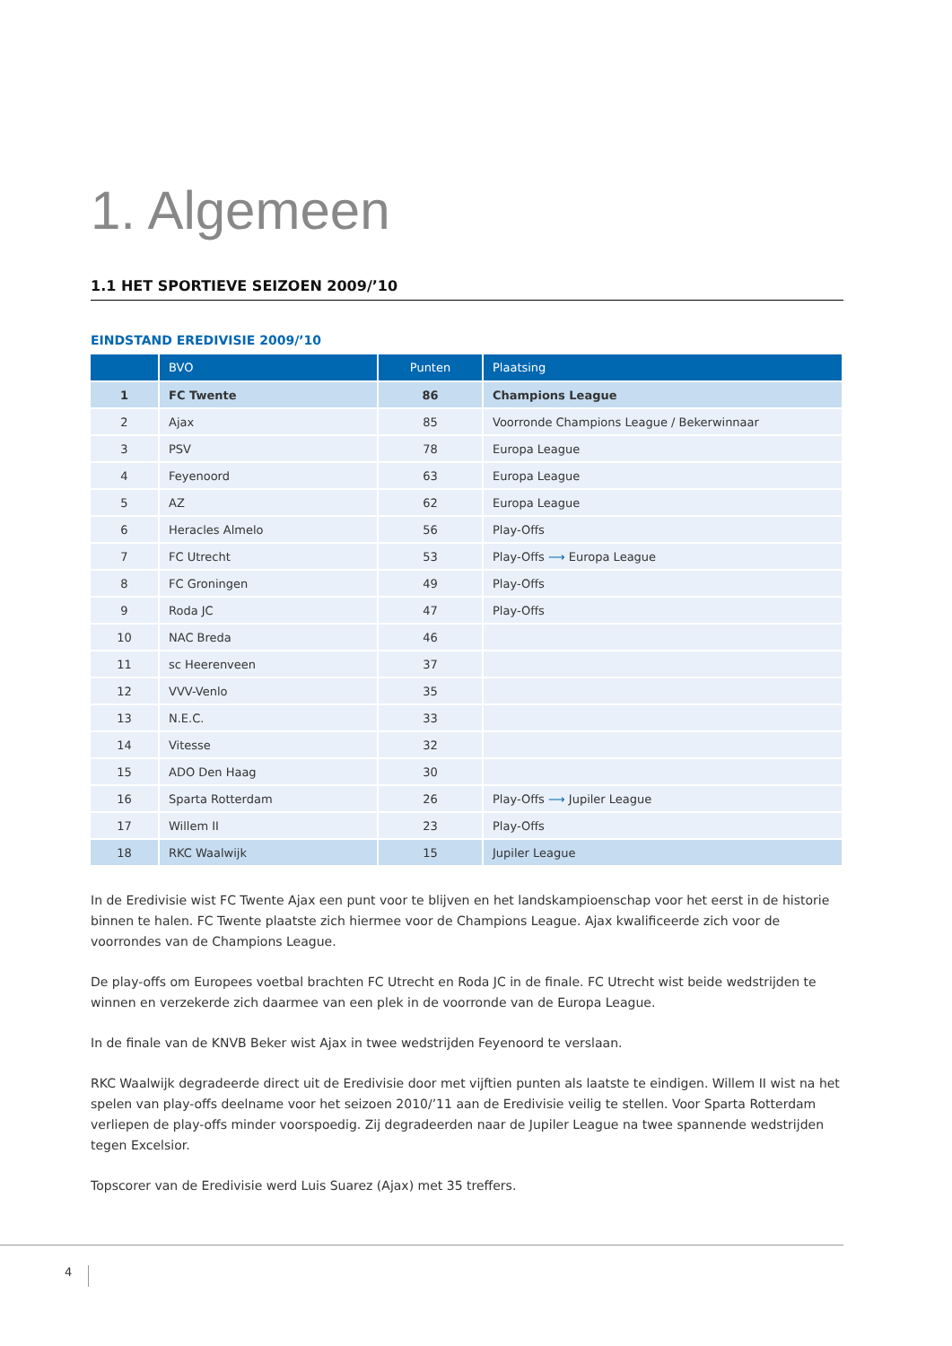1. Algemeen
1.1 HET SPORTIEVE SEIZOEN 2009/’10
EINDSTAND EREDIVISIE 2009/’10
| | BVO | Punten | Plaatsing |
| --- | --- | --- | --- |
| 1 | FC Twente | 86 | Champions League |
| 2 | Ajax | 85 | Voorronde Champions League / Bekerwinnaar |
| 3 | PSV | 78 | Europa League |
| 4 | Feyenoord | 63 | Europa League |
| 5 | AZ | 62 | Europa League |
| 6 | Heracles Almelo | 56 | Play-Offs |
| 7 | FC Utrecht | 53 | Play-Offs ⟶ Europa League |
| 8 | FC Groningen | 49 | Play-Offs |
| 9 | Roda JC | 47 | Play-Offs |
| 10 | NAC Breda | 46 | |
| 11 | sc Heerenveen | 37 | |
| 12 | VVV-Venlo | 35 | |
| 13 | N.E.C. | 33 | |
| 14 | Vitesse | 32 | |
| 15 | ADO Den Haag | 30 | |
| 16 | Sparta Rotterdam | 26 | Play-Offs ⟶ Jupiler League |
| 17 | Willem II | 23 | Play-Offs |
| 18 | RKC Waalwijk | 15 | Jupiler League |
In de Eredivisie wist FC Twente Ajax een punt voor te blijven en het landskampioenschap voor het eerst in de historie binnen te halen. FC Twente plaatste zich hiermee voor de Champions League. Ajax kwalificeerde zich voor de voorrondes van de Champions League.
De play-offs om Europees voetbal brachten FC Utrecht en Roda JC in de finale. FC Utrecht wist beide wedstrijden te winnen en verzekerde zich daarmee van een plek in de voorronde van de Europa League.
In de finale van de KNVB Beker wist Ajax in twee wedstrijden Feyenoord te verslaan.
RKC Waalwijk degradeerde direct uit de Eredivisie door met vijftien punten als laatste te eindigen. Willem II wist na het spelen van play-offs deelname voor het seizoen 2010/’11 aan de Eredivisie veilig te stellen. Voor Sparta Rotterdam verliepen de play-offs minder voorspoedig. Zij degradeerden naar de Jupiler League na twee spannende wedstrijden tegen Excelsior.
Topscorer van de Eredivisie werd Luis Suarez (Ajax) met 35 treffers.
4